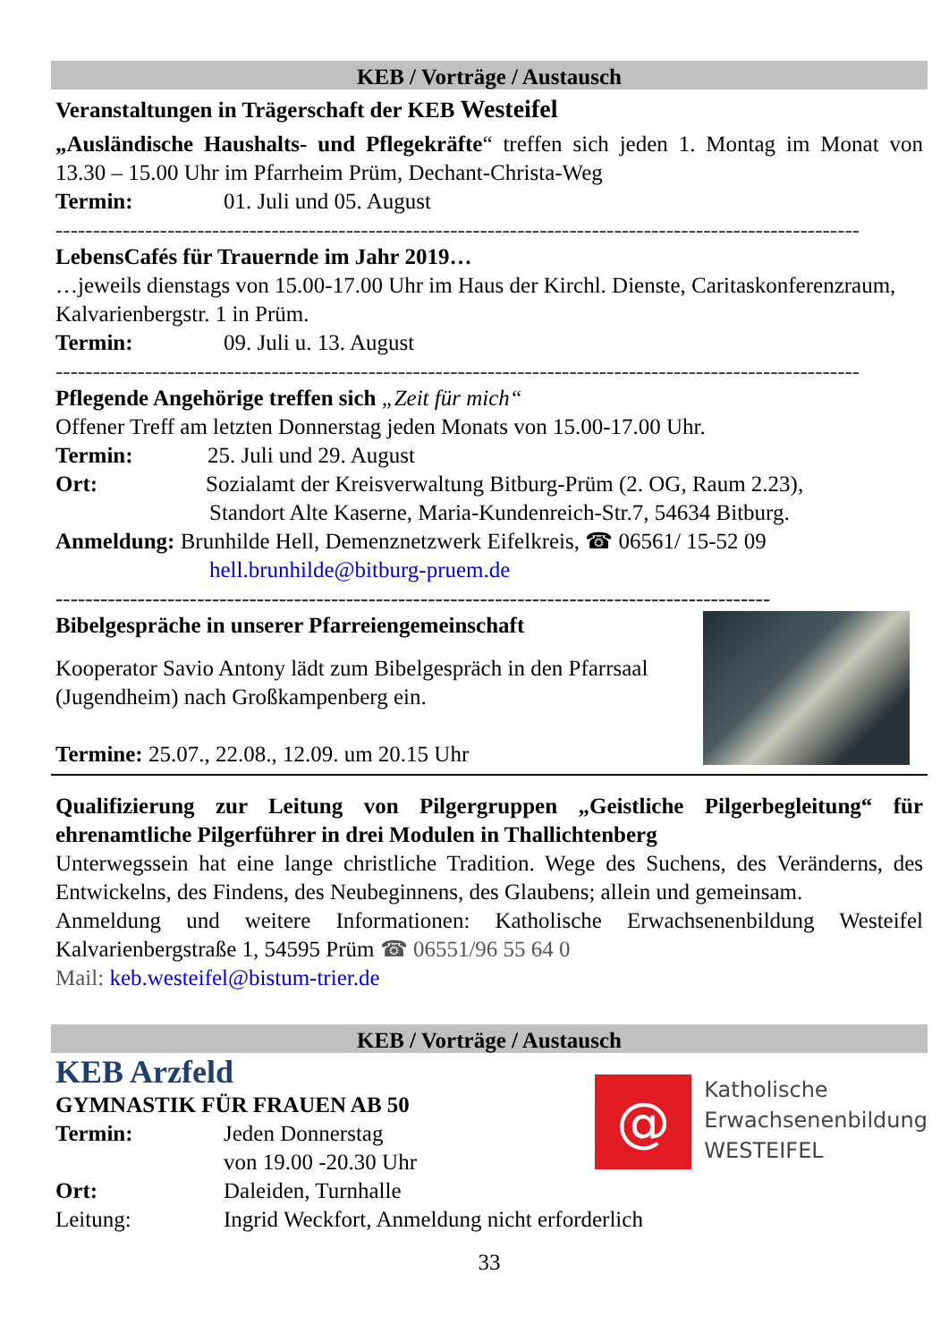KEB / Vorträge / Austausch
Veranstaltungen in Trägerschaft der KEB Westeifel
„Ausländische Haushalts- und Pflegekräfte“ treffen sich jeden 1. Montag im Monat von 13.30 – 15.00 Uhr im Pfarrheim Prüm, Dechant-Christa-Weg
Termin: 01. Juli und 05. August
------------------------------------------------------------------------------------------------------------
LebensCafés für Trauernde im Jahr 2019…
…jeweils dienstags von 15.00-17.00 Uhr im Haus der Kirchl. Dienste, Caritaskonferenzraum, Kalvarienbergstr. 1 in Prüm.
Termin: 09. Juli u. 13. August
------------------------------------------------------------------------------------------------------------
Pflegende Angehörige treffen sich „Zeit für mich“
Offener Treff am letzten Donnerstag jeden Monats von 15.00-17.00 Uhr.
Termin: 25. Juli und 29. August
Ort: Sozialamt der Kreisverwaltung Bitburg-Prüm (2. OG, Raum 2.23),
Standort Alte Kaserne, Maria-Kundenreich-Str.7, 54634 Bitburg.
Anmeldung: Brunhilde Hell, Demenznetzwerk Eifelkreis, ☎ 06561/ 15-52 09
hell.brunhilde@bitburg-pruem.de
------------------------------------------------------------------------------------------------
Bibelgespräche in unserer Pfarreiengemeinschaft
Kooperator Savio Antony lädt zum Bibelgespräch in den Pfarrsaal (Jugendheim) nach Großkampenberg ein.
Termine: 25.07., 22.08., 12.09. um 20.15 Uhr
Qualifizierung zur Leitung von Pilgergruppen „Geistliche Pilgerbegleitung“ für ehrenamtliche Pilgerführer in drei Modulen in Thallichtenberg
Unterwegssein hat eine lange christliche Tradition. Wege des Suchens, des Veränderns, des Entwickelns, des Findens, des Neubeginnens, des Glaubens; allein und gemeinsam.
Anmeldung und weitere Informationen: Katholische Erwachsenenbildung Westeifel Kalvarienbergstraße 1, 54595 Prüm ☎ 06551/96 55 64 0
Mail: keb.westeifel@bistum-trier.de
KEB / Vorträge / Austausch
KEB Arzfeld
GYMNASTIK FÜR FRAUEN AB 50
Termin: Jeden Donnerstag
von 19.00 -20.30 Uhr
Ort: Daleiden, Turnhalle
Leitung: Ingrid Weckfort, Anmeldung nicht erforderlich
@
Katholische
Erwachsenenbildung
WESTEIFEL
33